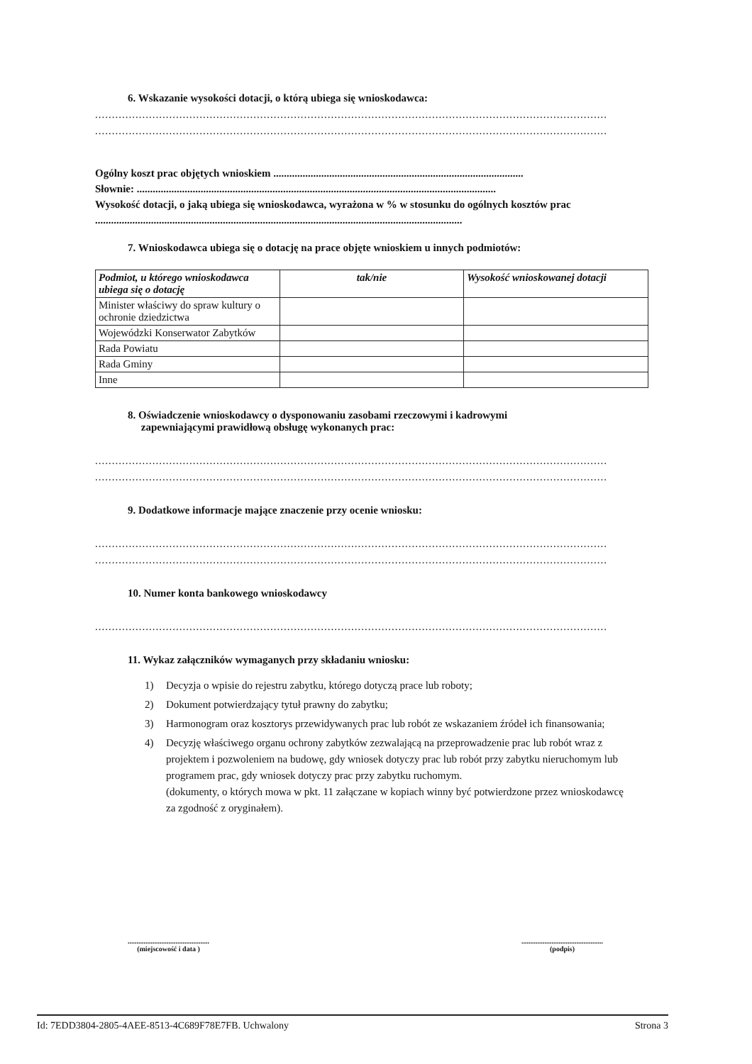6. Wskazanie wysokości dotacji, o którą ubiega się wnioskodawca:
........................................................................................................................................................
........................................................................................................................................................
Ogólny koszt prac objętych wnioskiem ..............................................................................................
Słownie: .......................................................................................................................................
Wysokość dotacji, o jaką ubiega się wnioskodawca, wyrażona w % w stosunku do ogólnych kosztów prac ..........................................................................................................................................
7. Wnioskodawca ubiega się o dotację na prace objęte wnioskiem u innych podmiotów:
| Podmiot, u którego wnioskodawca ubiega się o dotację | tak/nie | Wysokość wnioskowanej dotacji |
| --- | --- | --- |
| Minister właściwy do spraw kultury o ochronie dziedzictwa | | |
| Wojewódzki Konserwator Zabytków | | |
| Rada Powiatu | | |
| Rada Gminy | | |
| Inne | | |
8. Oświadczenie wnioskodawcy o dysponowaniu zasobami rzeczowymi i kadrowymi
zapewniającymi prawidłową obsługę wykonanych prac:
........................................................................................................................................................
........................................................................................................................................................
9. Dodatkowe informacje mające znaczenie przy ocenie wniosku:
........................................................................................................................................................
........................................................................................................................................................
10. Numer konta bankowego wnioskodawcy
........................................................................................................................................................
11. Wykaz załączników wymaganych przy składaniu wniosku:
1) Decyzja o wpisie do rejestru zabytku, którego dotyczą prace lub roboty;
2) Dokument potwierdzający tytuł prawny do zabytku;
3) Harmonogram oraz kosztorys przewidywanych prac lub robót ze wskazaniem źródeł ich finansowania;
4) Decyzję właściwego organu ochrony zabytków zezwalającą na przeprowadzenie prac lub robót wraz z projektem i pozwoleniem na budowę, gdy wniosek dotyczy prac lub robót przy zabytku nieruchomym lub programem prac, gdy wniosek dotyczy prac przy zabytku ruchomym.
(dokumenty, o których mowa w pkt. 11 załączane w kopiach winny być potwierdzone przez wnioskodawcę za zgodność z oryginałem).
..............................................
(miejscowość i data )
..............................................
(podpis)
Id: 7EDD3804-2805-4AEE-8513-4C689F78E7FB. Uchwalony Strona 3